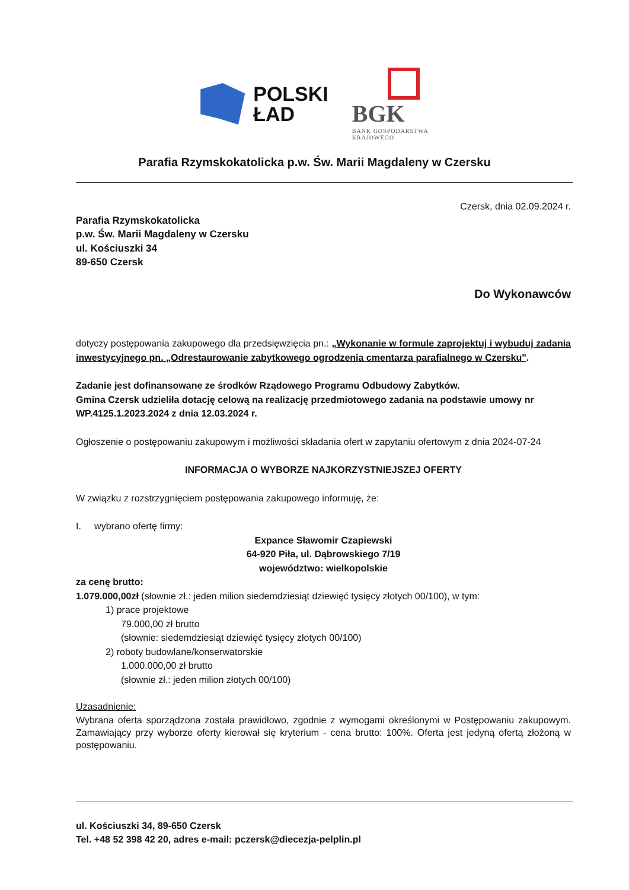POLSKI
ŁAD
BGK
BANK GOSPODARSTWA
KRAJOWEGO
Parafia Rzymskokatolicka p.w. Św. Marii Magdaleny w Czersku
Czersk, dnia 02.09.2024 r.
Parafia Rzymskokatolicka
p.w. Św. Marii Magdaleny w Czersku
ul. Kościuszki 34
89-650 Czersk
Do Wykonawców
dotyczy postępowania zakupowego dla przedsięwzięcia pn.: „Wykonanie w formule zaprojektuj i wybuduj zadania inwestycyjnego pn. „Odrestaurowanie zabytkowego ogrodzenia cmentarza parafialnego w Czersku".
Zadanie jest dofinansowane ze środków Rządowego Programu Odbudowy Zabytków.
Gmina Czersk udzieliła dotację celową na realizację przedmiotowego zadania na podstawie umowy nr WP.4125.1.2023.2024 z dnia 12.03.2024 r.
Ogłoszenie o postępowaniu zakupowym i możliwości składania ofert w zapytaniu ofertowym z dnia 2024-07-24
INFORMACJA O WYBORZE NAJKORZYSTNIEJSZEJ OFERTY
W związku z rozstrzygnięciem postępowania zakupowego informuję, że:
I. wybrano ofertę firmy:
Expance Sławomir Czapiewski
64-920 Piła, ul. Dąbrowskiego 7/19
województwo: wielkopolskie
za cenę brutto:
1.079.000,00zł (słownie zł.: jeden milion siedemdziesiąt dziewięć tysięcy złotych 00/100), w tym:
1) prace projektowe
79.000,00 zł brutto
(słownie: siedemdziesiąt dziewięć tysięcy złotych 00/100)
2) roboty budowlane/konserwatorskie
1.000.000,00 zł brutto
(słownie zł.: jeden milion złotych 00/100)
Uzasadnienie:
Wybrana oferta sporządzona została prawidłowo, zgodnie z wymogami określonymi w Postępowaniu zakupowym. Zamawiający przy wyborze oferty kierował się kryterium - cena brutto: 100%. Oferta jest jedyną ofertą złożoną w postępowaniu.
ul. Kościuszki 34, 89-650 Czersk
Tel. +48 52 398 42 20, adres e-mail: pczersk@diecezja-pelplin.pl